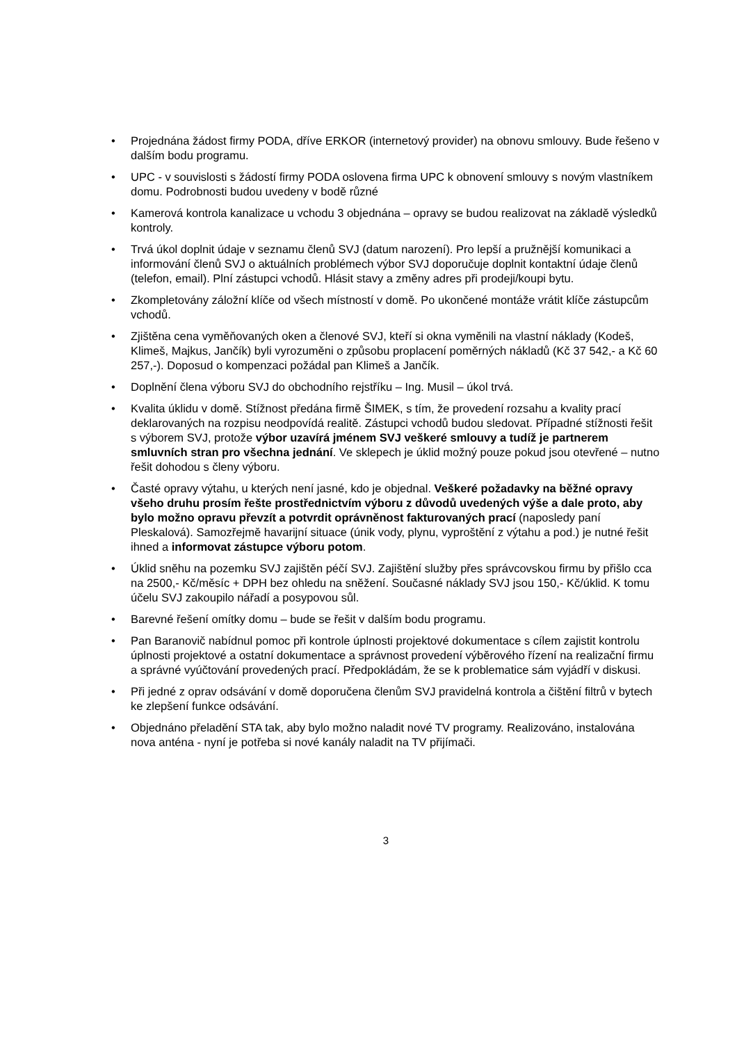• Projednána žádost firmy PODA, dříve ERKOR (internetový provider) na obnovu smlouvy. Bude řešeno v dalším bodu programu.
• UPC - v souvislosti s žádostí firmy PODA oslovena firma UPC k obnovení smlouvy s novým vlastníkem domu. Podrobnosti budou uvedeny v bodě různé
• Kamerová kontrola kanalizace u vchodu 3 objednána – opravy se budou realizovat na základě výsledků kontroly.
• Trvá úkol doplnit údaje v seznamu členů SVJ (datum narození). Pro lepší a pružnější komunikaci a informování členů SVJ o aktuálních problémech výbor SVJ doporučuje doplnit kontaktní údaje členů (telefon, email). Plní zástupci vchodů. Hlásit stavy a změny adres při prodeji/koupi bytu.
• Zkompletovány záložní klíče od všech místností v domě. Po ukončené montáže vrátit klíče zástupcům vchodů.
• Zjištěna cena vyměňovaných oken a členové SVJ, kteří si okna vyměnili na vlastní náklady (Kodeš, Klimeš, Majkus, Jančík) byli vyrozuměni o způsobu proplacení poměrných nákladů (Kč 37 542,- a Kč 60 257,-). Doposud o kompenzaci požádal pan Klimeš a Jančík.
• Doplnění člena výboru SVJ do obchodního rejstříku – Ing. Musil – úkol trvá.
• Kvalita úklidu v domě. Stížnost předána firmě ŠIMEK, s tím, že provedení rozsahu a kvality prací deklarovaných na rozpisu neodpovídá realitě. Zástupci vchodů budou sledovat. Případné stížnosti řešit s výborem SVJ, protože výbor uzavírá jménem SVJ veškeré smlouvy a tudíž je partnerem smluvních stran pro všechna jednání. Ve sklepech je úklid možný pouze pokud jsou otevřené – nutno řešit dohodou s členy výboru.
• Časté opravy výtahu, u kterých není jasné, kdo je objednal. Veškeré požadavky na běžné opravy všeho druhu prosím řešte prostřednictvím výboru z důvodů uvedených výše a dale proto, aby bylo možno opravu převzít a potvrdit oprávněnost fakturovaných prací (naposledy paní Pleskalová). Samozřejmě havarijní situace (únik vody, plynu, vyproštění z výtahu a pod.) je nutné řešit ihned a informovat zástupce výboru potom.
• Úklid sněhu na pozemku SVJ zajištěn péčí SVJ. Zajištění služby přes správcovskou firmu by přišlo cca na 2500,- Kč/měsíc + DPH bez ohledu na sněžení. Současné náklady SVJ jsou 150,- Kč/úklid. K tomu účelu SVJ zakoupilo nářadí a posypovou sůl.
• Barevné řešení omítky domu – bude se řešit v dalším bodu programu.
• Pan Baranovič nabídnul pomoc při kontrole úplnosti projektové dokumentace s cílem zajistit kontrolu úplnosti projektové a ostatní dokumentace a správnost provedení výběrového řízení na realizační firmu a správné vyúčtování provedených prací. Předpokládám, že se k problematice sám vyjádří v diskusi.
• Při jedné z oprav odsávání v domě doporučena členům SVJ pravidelná kontrola a čištění filtrů v bytech ke zlepšení funkce odsávání.
• Objednáno přeladění STA tak, aby bylo možno naladit nové TV programy. Realizováno, instalována nova anténa - nyní je potřeba si nové kanály naladit na TV přijímači.
3